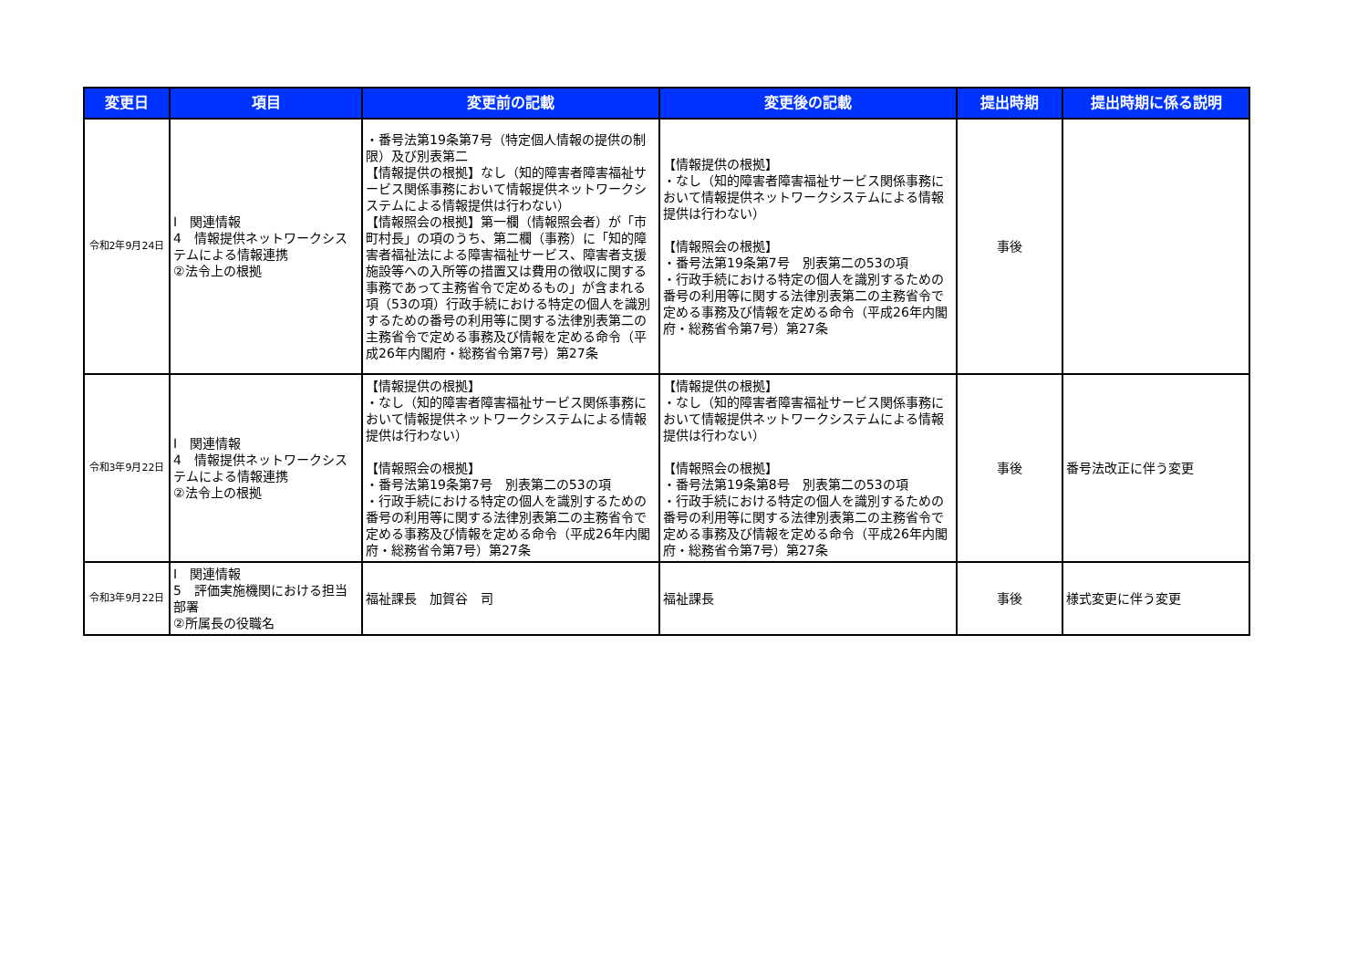| 変更日 | 項目 | 変更前の記載 | 変更後の記載 | 提出時期 | 提出時期に係る説明 |
| --- | --- | --- | --- | --- | --- |
| 令和2年9月24日 | Ⅰ 関連情報 4 情報提供ネットワークシステムによる情報連携 ②法令上の根拠 | ・番号法第19条第7号（特定個人情報の提供の制限）及び別表第二 【情報提供の根拠】なし（知的障害者障害福祉サービス関係事務において情報提供ネットワークシステムによる情報提供は行わない） 【情報照会の根拠】第一欄（情報照会者）が「市町村長」の項のうち、第二欄（事務）に「知的障害者福祉法による障害福祉サービス、障害者支援施設等への入所等の措置又は費用の徴収に関する事務であって主務省令で定めるもの」が含まれる項（53の項）行政手続における特定の個人を識別するための番号の利用等に関する法律別表第二の主務省令で定める事務及び情報を定める命令（平成26年内閣府・総務省令第7号）第27条 | 【情報提供の根拠】 ・なし（知的障害者障害福祉サービス関係事務において情報提供ネットワークシステムによる情報提供は行わない） 【情報照会の根拠】 ・番号法第19条第7号 別表第二の53の項 ・行政手続における特定の個人を識別するための番号の利用等に関する法律別表第二の主務省令で定める事務及び情報を定める命令（平成26年内閣府・総務省令第7号）第27条 | 事後 | |
| 令和3年9月22日 | Ⅰ 関連情報 4 情報提供ネットワークシステムによる情報連携 ②法令上の根拠 | 【情報提供の根拠】 ・なし（知的障害者障害福祉サービス関係事務において情報提供ネットワークシステムによる情報提供は行わない） 【情報照会の根拠】 ・番号法第19条第7号 別表第二の53の項 ・行政手続における特定の個人を識別するための番号の利用等に関する法律別表第二の主務省令で定める事務及び情報を定める命令（平成26年内閣府・総務省令第7号）第27条 | 【情報提供の根拠】 ・なし（知的障害者障害福祉サービス関係事務において情報提供ネットワークシステムによる情報提供は行わない） 【情報照会の根拠】 ・番号法第19条第8号 別表第二の53の項 ・行政手続における特定の個人を識別するための番号の利用等に関する法律別表第二の主務省令で定める事務及び情報を定める命令（平成26年内閣府・総務省令第7号）第27条 | 事後 | 番号法改正に伴う変更 |
| 令和3年9月22日 | Ⅰ 関連情報 5 評価実施機関における担当部署 ②所属長の役職名 | 福祉課長 加賀谷 司 | 福祉課長 | 事後 | 様式変更に伴う変更 |